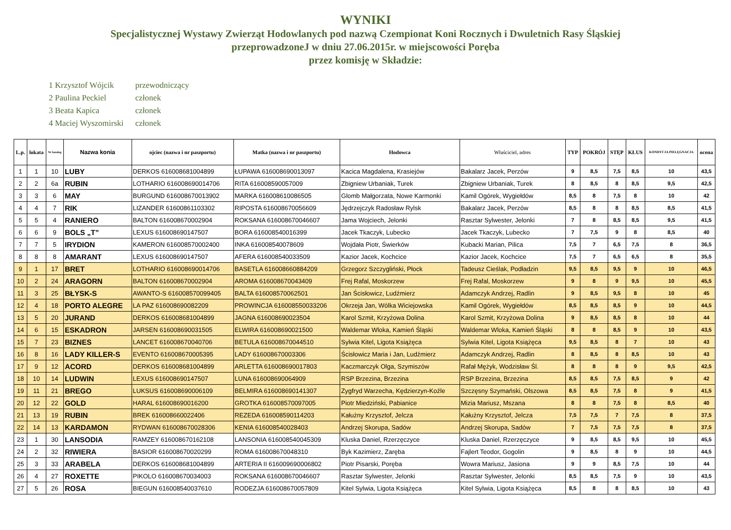WYNIKI
Specjalistycznej Wystawy Zwierząt Hodowlanych pod nazwą Czempionat Koni Rocznych i Dwuletnich Rasy Śląskiej
przeprowadzoneJ w dniu 27.06.2015r. w miejscowości Poręba
przez komisję w Składzie:
| 1 Krzysztof Wójcik | przewodniczący |
| 2 Paulina Peckiel | członek |
| 3 Beata Kapica | członek |
| 4 Maciej Wyszomirski | członek |
| L.p. | lokata | Nr katalog | Nazwa konia | ojciec (nazwa i nr paszportu) | Matka (nazwa i nr paszportu) | Hodowca | Właściciel, adres | TYP | POKRÓJ | STĘP | KŁUS | KONDYCJA PIELĘGNACJA | ocena |
| --- | --- | --- | --- | --- | --- | --- | --- | --- | --- | --- | --- | --- | --- |
| 1 | 1 | 10 | LUBY | DERKOS 616008681004899 | ŁUPAWA 616008690013097 | Kacica Magdalena, Krasiejów | Bakalarz Jacek, Perzów | 9 | 8,5 | 7,5 | 8,5 | 10 | 43,5 |
| 2 | 2 | 6a | RUBIN | LOTHARIO 616008690014706 | RITA 616008590057009 | Zbigniew Urbaniak, Turek | Zbigniew Urbaniak, Turek | 8 | 8,5 | 8 | 8,5 | 9,5 | 42,5 |
| 3 | 3 | 6 | MAY | BURGUND 616008670013902 | MARKA 616008610086505 | Glomb Małgorzata, Nowe Karmonki | Kamil Ogórek, Wygiełdów | 8,5 | 8 | 7,5 | 8 | 10 | 42 |
| 4 | 4 | 7 | RIK | LIZANDER 61600861103302 | RIPOSTA 616008670056609 | Jędrzejczyk Radosław Rylsk | Bakalarz Jacek, Perzów | 8,5 | 8 | 8 | 8,5 | 8,5 | 41,5 |
| 5 | 5 | 4 | RANIERO | BALTON 616008670002904 | ROKSANA 616008670046607 | Jama Wojciech, Jelonki | Rasztar Sylwester, Jelonki | 7 | 8 | 8,5 | 8,5 | 9,5 | 41,5 |
| 6 | 6 | 9 | BOLS „T” | LEXUS 616008690147507 | BORA 616008540016399 | Jacek Tkaczyk, Lubecko | Jacek Tkaczyk, Lubecko | 7 | 7,5 | 9 | 8 | 8,5 | 40 |
| 7 | 7 | 5 | IRYDION | KAMERON 616008570002400 | INKA 616008540078609 | Wojdała Piotr, Świerków | Kubacki Marian, Pilica | 7,5 | 7 | 6,5 | 7,5 | 8 | 36,5 |
| 8 | 8 | 8 | AMARANT | LEXUS 616008690147507 | AFERA 616008540033509 | Kazior Jacek, Kochcice | Kazior Jacek, Kochcice | 7,5 | 7 | 6,5 | 6,5 | 8 | 35,5 |
| 9 | 1 | 17 | BRET | LOTHARIO 616008690014706 | BASETLA 616008660884209 | Grzegorz Szczygliński, Płock | Tadeusz Cieślak, Podładzin | 9,5 | 8,5 | 9,5 | 9 | 10 | 46,5 |
| 10 | 2 | 24 | ARAGORN | BALTON 616008670002904 | AROMA 616008670043409 | Frej Rafal, Moskorzew | Frej Rafal, Moskorzew | 9 | 8 | 9 | 9,5 | 10 | 45,5 |
| 11 | 3 | 25 | BŁYSK-S | AWANTO-S 616008570099405 | BALTA 616008570062501 | Jan Ścisłowicz, Ludźmierz | Adamczyk Andrzej, Radlin | 9 | 8,5 | 9,5 | 8 | 10 | 45 |
| 12 | 4 | 18 | PORTO ALEGRE | LA PAZ 616008690082209 | PROWINCJA 616008550033206 | Okrzeja Jan, Wólka Wiciejowska | Kamil Ogórek, Wygiełdów | 8,5 | 8,5 | 8,5 | 9 | 10 | 44,5 |
| 13 | 5 | 20 | JURAND | DERKOS 616008681004899 | JAGNA 616008690023504 | Karol Szmit, Krzyżowa Dolina | Karol Szmit, Krzyżowa Dolina | 9 | 8,5 | 8,5 | 8 | 10 | 44 |
| 14 | 6 | 15 | ESKADRON | JARSEN 616008690031505 | ELWIRA 616008690021500 | Waldemar Wloka, Kamień Śląski | Waldemar Wloka, Kamień Śląski | 8 | 8 | 8,5 | 9 | 10 | 43,5 |
| 15 | 7 | 23 | BIZNES | LANCET 616008670040706 | BETULA 616008670044510 | Sylwia Kitel, Ligota Książęca | Sylwia Kitel, Ligota Książęca | 9,5 | 8,5 | 8 | 7 | 10 | 43 |
| 16 | 8 | 16 | LADY KILLER-S | EVENTO 616008670005395 | LADY 616008670003306 | Ścisłowicz Maria i Jan, Ludźmierz | Adamczyk Andrzej, Radlin | 8 | 8,5 | 8 | 8,5 | 10 | 43 |
| 17 | 9 | 12 | ACORD | DERKOS 616008681004899 | ARLETTA 616008690017803 | Kaczmarczyk Olga, Szymiszów | Rafał Mężyk, Wodzisław Śl. | 8 | 8 | 8 | 9 | 9,5 | 42,5 |
| 18 | 10 | 14 | LUDWIN | LEXUS 616008690147507 | LUNA 616008690064909 | RSP Brzezina, Brzezina | RSP Brzezina, Brzezina | 8,5 | 8,5 | 7,5 | 8,5 | 9 | 42 |
| 19 | 11 | 21 | BREGO | LUKSUS 616008690006109 | BELMIRA 616008690141307 | Zygfryd Warzecha, Kędzierzyn-Koźle | Szczęsny Szymański, Olszowa | 8,5 | 8,5 | 7,5 | 8 | 9 | 41,5 |
| 20 | 12 | 22 | GOLD | HARAL 616008690016200 | GROTKA 616008570097005 | Piotr Miedziński, Pabianice | Mizia Mariusz, Mszana | 8 | 8 | 7,5 | 8 | 8,5 | 40 |
| 21 | 13 | 19 | RUBIN | BREK 616008660022406 | REZEDA 616008590114203 | Kałużny Krzysztof, Jelcza | Kałużny Krzysztof, Jelcza | 7,5 | 7,5 | 7 | 7,5 | 8 | 37,5 |
| 22 | 14 | 13 | KARDAMON | RYDWAN 616008670028306 | KENIA 616008540028403 | Andrzej Skorupa, Sadów | Andrzej Skorupa, Sadów | 7 | 7,5 | 7,5 | 7,5 | 8 | 37,5 |
| 23 | 1 | 30 | LANSODIA | RAMZEY 616008670162108 | LANSONIA 616008540045309 | Kluska Daniel, Rzerzęczyce | Kluska Daniel, Rzerzęczyce | 9 | 8,5 | 8,5 | 9,5 | 10 | 45,5 |
| 24 | 2 | 32 | RIWIERA | BASIOR 616008670020299 | ROMA 616008670048310 | Byk Kazimierz, Zaręba | Fajlert Teodor, Gogolin | 9 | 8,5 | 8 | 9 | 10 | 44,5 |
| 25 | 3 | 33 | ARABELA | DERKOS 616008681004899 | ARTERIA II 616009690006802 | Piotr Pisarski, Poręba | Wowra Mariusz, Jasiona | 9 | 9 | 8,5 | 7,5 | 10 | 44 |
| 26 | 4 | 27 | ROXETTE | PIKOLO 616008670034003 | ROKSANA 616008670046607 | Rasztar Sylwester, Jelonki | Rasztar Sylwester, Jelonki | 8,5 | 8,5 | 7,5 | 9 | 10 | 43,5 |
| 27 | 5 | 26 | ROSA | BIEGUN 616008540037610 | RODEZJA 616008670057809 | Kitel Sylwia, Ligota Książęca | Kitel Sylwia, Ligota Książęca | 8,5 | 8 | 8 | 8,5 | 10 | 43 |